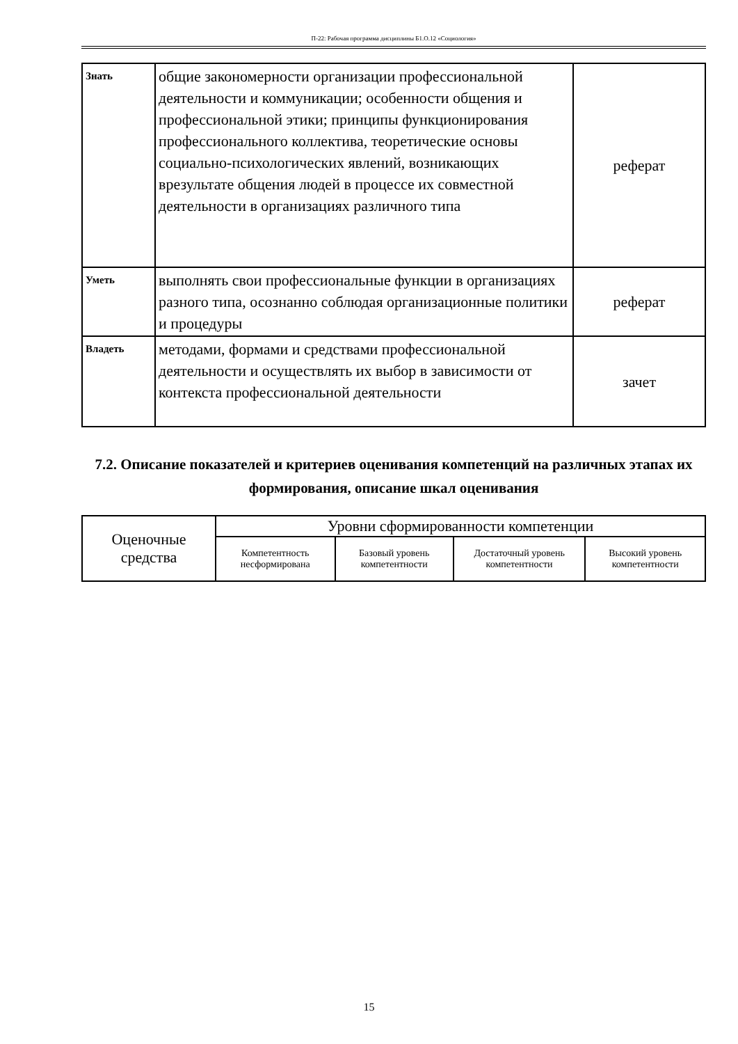П-22: Рабочая программа дисциплины Б1.О.12 «Социология»
| Знать | общие закономерности организации профессиональной деятельности и коммуникации; особенности общения и профессиональной этики; принципы функционирования профессионального коллектива, теоретические основы социально-психологических явлений, возникающих врезультате общения людей в процессе их совместной деятельности в организациях различного типа | реферат |
| Уметь | выполнять свои профессиональные функции в организациях разного типа, осознанно соблюдая организационные политики и процедуры | реферат |
| Владеть | методами, формами и средствами профессиональной деятельности и осуществлять их выбор в зависимости от контекста профессиональной деятельности | зачет |
7.2. Описание показателей и критериев оценивания компетенций на различных этапах их формирования, описание шкал оценивания
| Оценочные средства | Уровни сформированности компетенции | | | |
| --- | --- | --- | --- | --- |
| | Компетентность несформирована | Базовый уровень компетентности | Достаточный уровень компетентности | Высокий уровень компетентности |
15